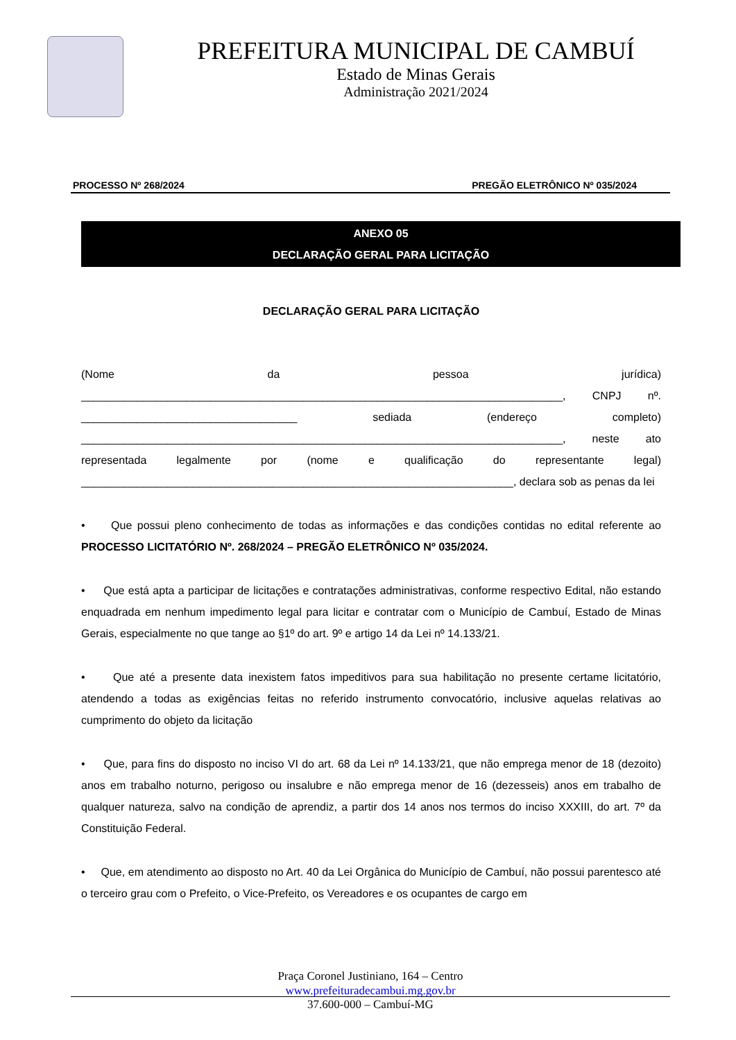PREFEITURA MUNICIPAL DE CAMBUÍ
Estado de Minas Gerais
Administração 2021/2024
PROCESSO Nº 268/2024 PREGÃO ELETRÔNICO Nº 035/2024
ANEXO 05
DECLARAÇÃO GERAL PARA LICITAÇÃO
DECLARAÇÃO GERAL PARA LICITAÇÃO
(Nome da pessoa jurídica) ______________________________________________________________________________, CNPJ nº. ___________________________________ sediada (endereço completo) ______________________________________________________________________________, neste ato representada legalmente por (nome e qualificação do representante legal) ______________________________________________________________________, declara sob as penas da lei
• Que possui pleno conhecimento de todas as informações e das condições contidas no edital referente ao PROCESSO LICITATÓRIO Nº. 268/2024 – PREGÃO ELETRÔNICO Nº 035/2024.
• Que está apta a participar de licitações e contratações administrativas, conforme respectivo Edital, não estando enquadrada em nenhum impedimento legal para licitar e contratar com o Município de Cambuí, Estado de Minas Gerais, especialmente no que tange ao §1º do art. 9º e artigo 14 da Lei nº 14.133/21.
• Que até a presente data inexistem fatos impeditivos para sua habilitação no presente certame licitatório, atendendo a todas as exigências feitas no referido instrumento convocatório, inclusive aquelas relativas ao cumprimento do objeto da licitação
• Que, para fins do disposto no inciso VI do art. 68 da Lei nº 14.133/21, que não emprega menor de 18 (dezoito) anos em trabalho noturno, perigoso ou insalubre e não emprega menor de 16 (dezesseis) anos em trabalho de qualquer natureza, salvo na condição de aprendiz, a partir dos 14 anos nos termos do inciso XXXIII, do art. 7º da Constituição Federal.
• Que, em atendimento ao disposto no Art. 40 da Lei Orgânica do Município de Cambuí, não possui parentesco até o terceiro grau com o Prefeito, o Vice-Prefeito, os Vereadores e os ocupantes de cargo em
Praça Coronel Justiniano, 164 – Centro
www.prefeituradecambui.mg.gov.br
37.600-000 – Cambuí-MG